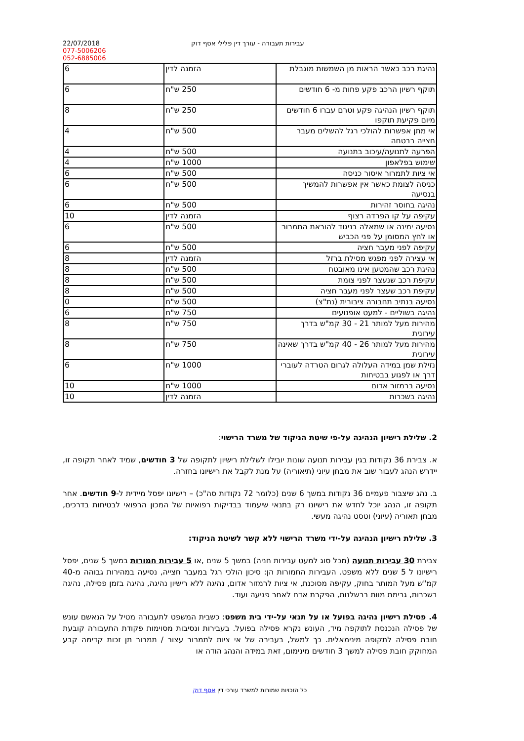22/07/2018
077-5006206
052-6885006
עבירות תעבורה - עורך דין פלילי אסף דוק
| נהיגת רכב כאשר הראות מן השמשות מוגבלת | הזמנה לדין | 6 |
| תוקף רשיון הרכב פקע פחות מ- 6 חודשים | 250 ש"ח | 6 |
| תוקף רשיון הנהיגה פקע וטרם עברו 6 חודשים מיום פקיעת תוקפו | 250 ש"ח | 8 |
| אי מתן אפשרות להולכי רגל להשלים מעבר חצייה בבטחה | 500 ש"ח | 4 |
| הפרעה לתנועה/עיכוב בתנועה | 500 ש"ח | 4 |
| שימוש בפלאפון | 1000 ש"ח | 4 |
| אי ציות לתמרור איסור כניסה | 500 ש"ח | 6 |
| כניסה לצומת כאשר אין אפשרות להמשיך בנסיעה | 500 ש"ח | 6 |
| נהיגה בחוסר זהירות | 500 ש"ח | 6 |
| עקיפה על קו הפרדה רצוף | הזמנה לדין | 10 |
| נסיעה ימינה או שמאלה בניגוד להוראת התמרור או לחץ המסומן על פני הכביש | 500 ש"ח | 6 |
| עקיפה לפני מעבר חציה | 500 ש"ח | 6 |
| אי עצירה לפני מפגש מסילת ברזל | הזמנה לדין | 8 |
| נהיגת רכב שהמטען אינו מאובטח | 500 ש"ח | 8 |
| עקיפת רכב שנעצר לפני צומת | 500 ש"ח | 8 |
| עקיפת רכב שעצר לפני מעבר חציה | 500 ש"ח | 8 |
| נסיעה בנתיב תחבורה ציבורית (נת"צ) | 500 ש"ח | 0 |
| נהיגה בשוליים - למעט אופנועים | 750 ש"ח | 6 |
| מהירות מעל למותר 21 - 30 קמ"ש בדרך עירונית | 750 ש"ח | 8 |
| מהירות מעל למותר 26 - 40 קמ"ש בדרך שאינה עירונית | 750 ש"ח | 8 |
| נזילת שמן במידה העלולה לגרום הטרדה לעוברי דרך או לפגוע בבטיחות | 1000 ש"ח | 6 |
| נסיעה ברמזור אדום | 1000 ש"ח | 10 |
| נהיגה בשכרות | הזמנה לדין | 10 |
2. שלילת רישיון הנהיגה על-פי שיטת הניקוד של משרד הרישוי:
א. צבירת 36 נקודות בגין עבירות תנועה שונות יובילו לשלילת רישיון לתקופה של 3 חודשים, שמיד לאחר תקופה זו, יידרש הנהג לעבור שוב את מבחן עיוני (תיאוריה) על מנת לקבל את רישיונו בחזרה.
ב. נהג שיצבור פעמיים 36 נקודות במשך 6 שנים (כלומר 72 נקודות סה"כ) – רישיונו יפסל מיידית ל-9 חודשים. אחר תקופה זו, הנהג יוכל לחדש את רישיונו רק בתנאי שיעמוד בבדיקות רפואיות של המכון הרפואי לבטיחות בדרכים, מבחן תאוריה (עיוני) וטסט נהיגה מעשי.
3. שלילת רישיון הנהיגה על-ידי משרד הרישוי ללא קשר לשיטת הניקוד:
צבירת 30 עבירות תנועה (מכל סוג למעט עבירות חניה) במשך 5 שנים ,או 5 עבירות חמורות במשך 5 שנים, יפסל רישיונו ל 5 שנים ללא משפט. העבירות החמורות הן: סיכון הולכי רגל במעבר חצייה, נסיעה במהירות גבוהה מ-40 קמ"ש מעל המותר בחוק, עקיפה מסוכנת, אי ציות לרמזור אדום, נהיגה ללא רישיון נהיגה, נהיגה בזמן פסילה, נהיגה בשכרות, גרימת מוות ברשלנות, הפקרת אדם לאחר פגיעה ועוד.
4. פסילת רישיון נהיגה בפועל או על תנאי על-ידי בית משפט: כשבית המשפט לתעבורה מטיל על הנאשם עונש של פסילה הנכנסת לתוקפה מיד, העונש נקרא פסילה בפועל. בעבירות ונסיבות מסוימות פקודת התעבורה קובעת חובת פסילה לתקופה מינימאלית. כך למשל, בעבירה של אי ציות לתמרור עצור / תמרור תן זכות קדימה קבע המחוקק חובת פסילה למשך 3 חודשים מינימום, זאת במידה והנהג הודה או
כל הזכויות שמורות למשרד עורכי דין אסף דוק